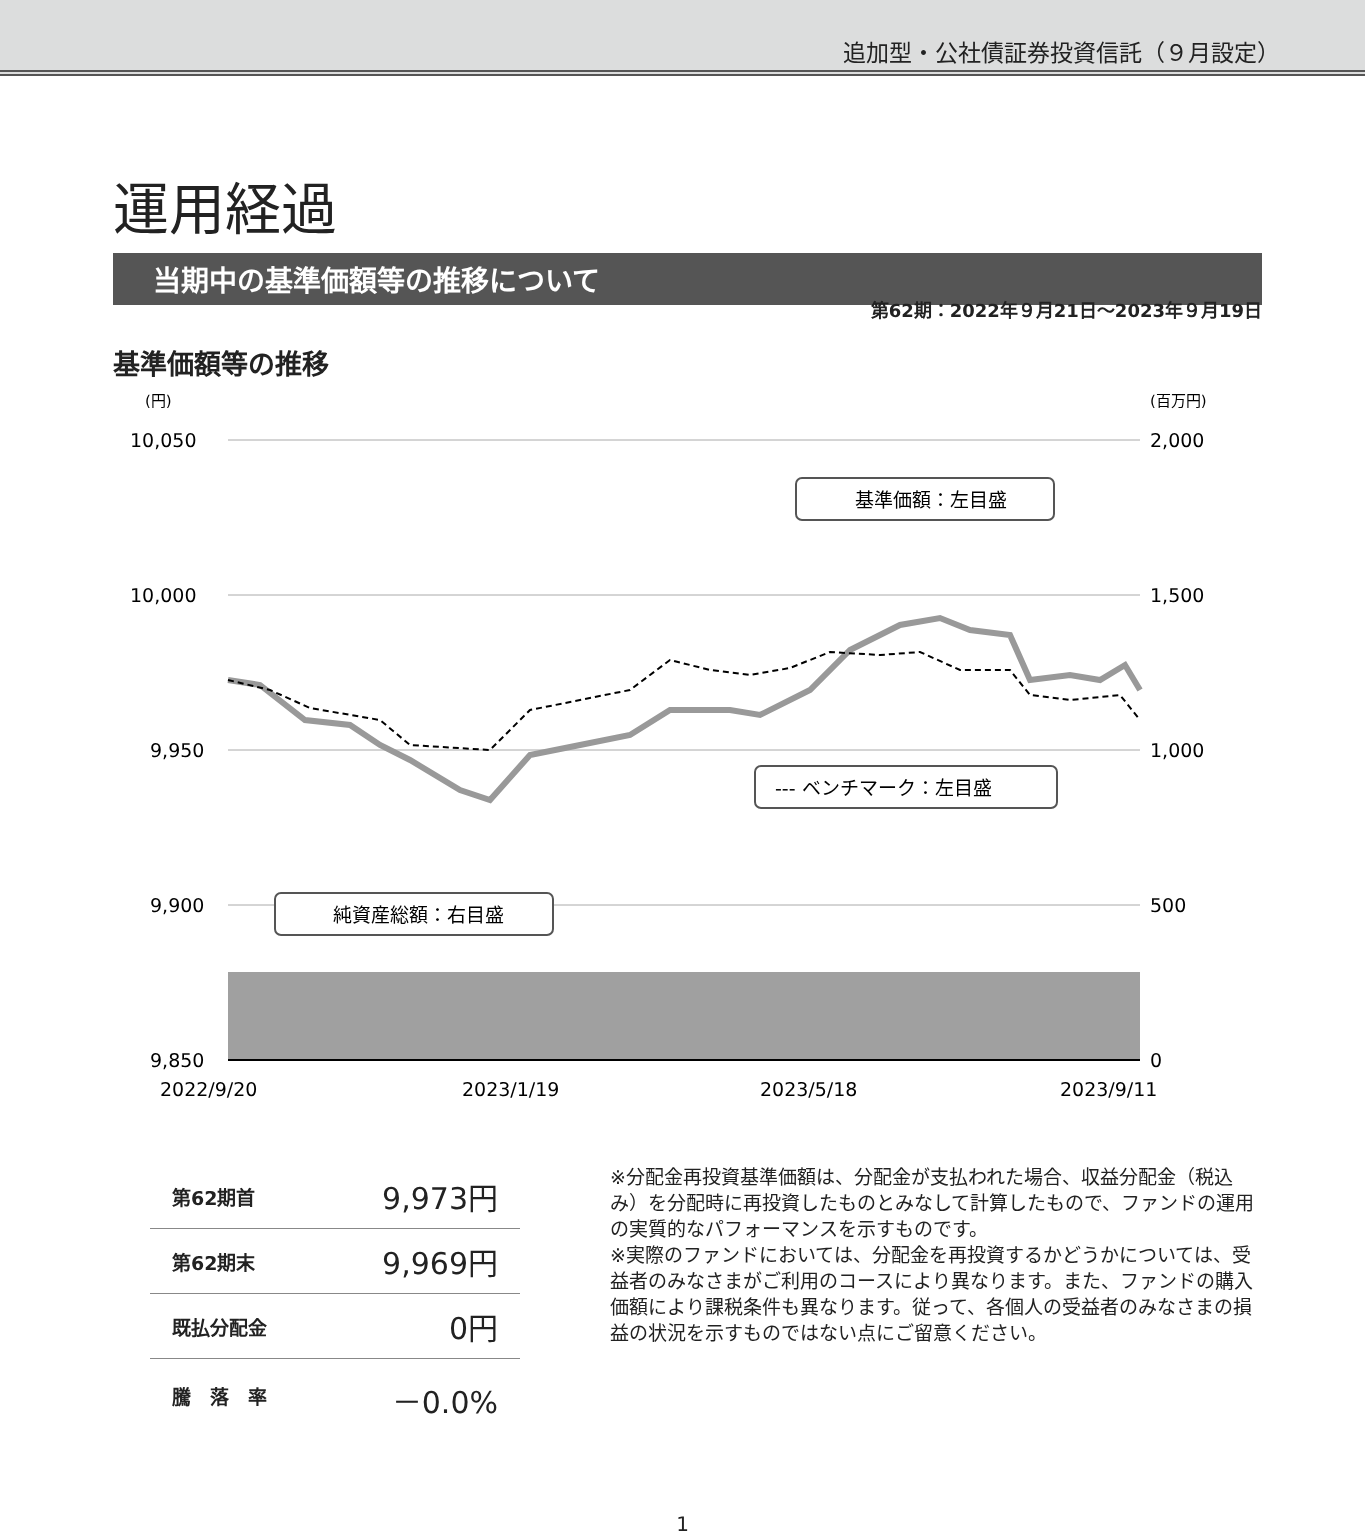追加型・公社債証券投資信託（９月設定）
運用経過
第62期：2022年９月21日～2023年９月19日
当期中の基準価額等の推移について
基準価額等の推移
(円)
(百万円)
10,050
10,000
9,950
9,900
9,850
2,000
1,500
1,000
500
0
基準価額：左目盛
--- ベンチマーク：左目盛
純資産総額：右目盛
2022/9/20
2023/1/19
2023/5/18
2023/9/11
| 第62期首 | 9,973円 |
| 第62期末 | 9,969円 |
| 既払分配金 | 0円 |
| 騰 落 率 | －0.0% |
※分配金再投資基準価額は、分配金が支払われた場合、収益分配金（税込み）を分配時に再投資したものとみなして計算したもので、ファンドの運用の実質的なパフォーマンスを示すものです。
※実際のファンドにおいては、分配金を再投資するかどうかについては、受益者のみなさまがご利用のコースにより異なります。また、ファンドの購入価額により課税条件も異なります。従って、各個人の受益者のみなさまの損益の状況を示すものではない点にご留意ください。
1